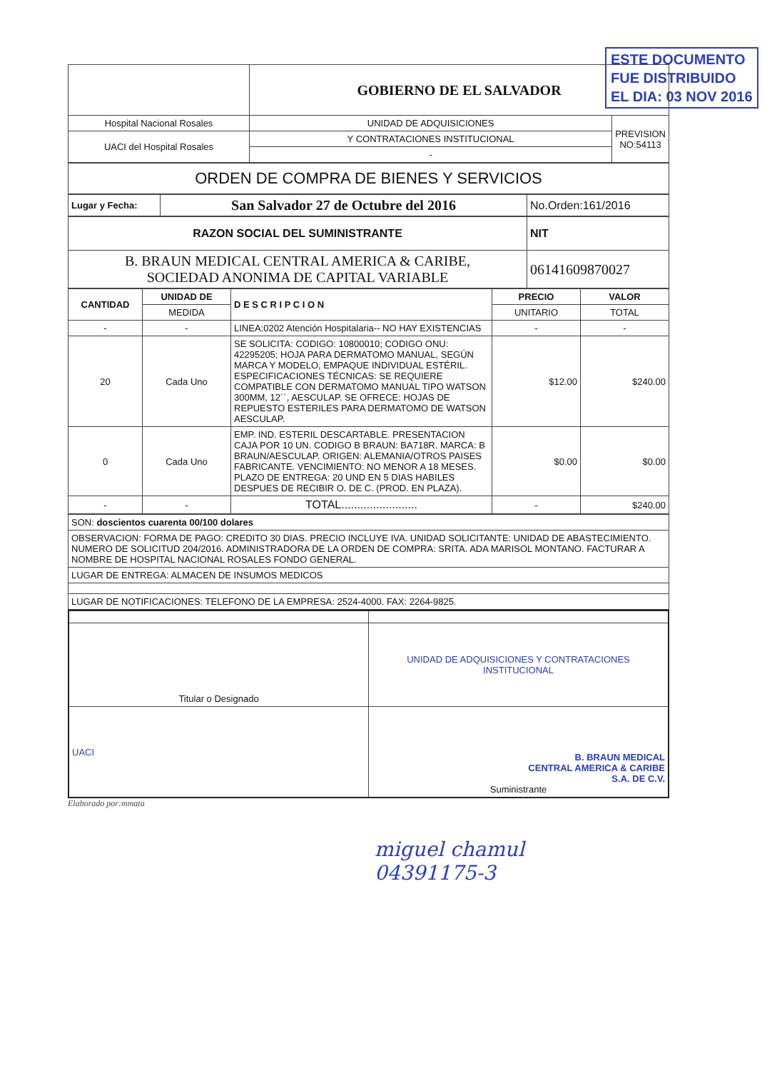ESTE DOCUMENTO
FUE DISTRIBUIDO
EL DIA: 03 NOV 2016
| | GOBIERNO DE EL SALVADOR | |
| Hospital Nacional Rosales | UNIDAD DE ADQUISICIONES | PREVISION NO:54113 |
| UACI del Hospital Rosales | Y CONTRATACIONES INSTITUCIONAL | |
| | - | |
| ORDEN DE COMPRA DE BIENES Y SERVICIOS |
| Lugar y Fecha: | San Salvador 27 de Octubre del 2016 | No.Orden:161/2016 |
| RAZON SOCIAL DEL SUMINISTRANTE | NIT |
| B. BRAUN MEDICAL CENTRAL AMERICA & CARIBE, SOCIEDAD ANONIMA DE CAPITAL VARIABLE | 06141609870027 |
| CANTIDAD | UNIDAD DE | D E S C R I P C I O N | PRECIO | VALOR |
| --- | --- | --- | --- | --- |
| | MEDIDA | | UNITARIO | TOTAL |
| - | - | LINEA:0202 Atención Hospitalaria-- NO HAY EXISTENCIAS | - | - |
| 20 | Cada Uno | SE SOLICITA: CODIGO: 10800010; CODIGO ONU: 42295205; HOJA PARA DERMATOMO MANUAL, SEGÚN MARCA Y MODELO, EMPAQUE INDIVIDUAL ESTÉRIL. ESPECIFICACIONES TÉCNICAS: SE REQUIERE COMPATIBLE CON DERMATOMO MANUAL TIPO WATSON 300MM, 12´´, AESCULAP. SE OFRECE: HOJAS DE REPUESTO ESTERILES PARA DERMATOMO DE WATSON AESCULAP. | $12.00 | $240.00 |
| 0 | Cada Uno | EMP. IND. ESTERIL DESCARTABLE. PRESENTACION CAJA POR 10 UN. CODIGO B BRAUN: BA718R. MARCA: B BRAUN/AESCULAP. ORIGEN: ALEMANIA/OTROS PAISES FABRICANTE. VENCIMIENTO: NO MENOR A 18 MESES. PLAZO DE ENTREGA: 20 UND EN 5 DIAS HABILES DESPUES DE RECIBIR O. DE C. (PROD. EN PLAZA). | $0.00 | $0.00 |
| - | - | TOTAL........................ | - | $240.00 |
| SON: doscientos cuarenta 00/100 dolares |
| OBSERVACION: FORMA DE PAGO: CREDITO 30 DIAS. PRECIO INCLUYE IVA. UNIDAD SOLICITANTE: UNIDAD DE ABASTECIMIENTO. NUMERO DE SOLICITUD 204/2016. ADMINISTRADORA DE LA ORDEN DE COMPRA: SRITA. ADA MARISOL MONTANO. FACTURAR A NOMBRE DE HOSPITAL NACIONAL ROSALES FONDO GENERAL. |
| LUGAR DE ENTREGA: ALMACEN DE INSUMOS MEDICOS |
| LUGAR DE NOTIFICACIONES: TELEFONO DE LA EMPRESA: 2524-4000. FAX: 2264-9825. |
| Titular o Designado | UNIDAD DE ADQUISICIONES Y CONTRATACIONES INSTITUCIONAL |
| UACI | B. BRAUN MEDICAL CENTRAL AMERICA & CARIBE S.A. DE C.V. Suministrante |
Elaborado por:mmata
miguel chamul
04391175-3